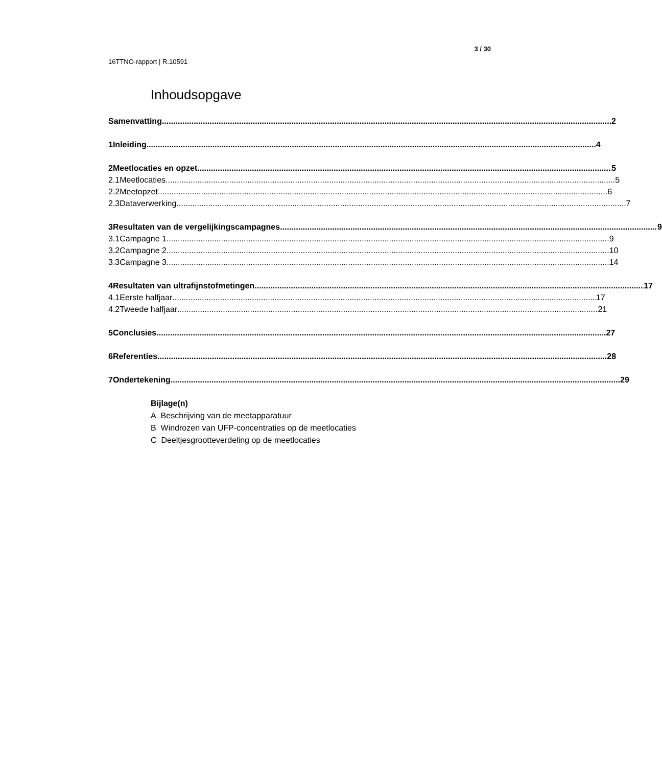3 / 30
16TTNO-rapport | R.10591
Inhoudsopgave
Samenvatting 2
1 Inleiding 4
2 Meetlocaties en opzet 5
2.1 Meetlocaties 5
2.2 Meetopzet 6
2.3 Dataverwerking 7
3 Resultaten van de vergelijkingscampagnes 9
3.1 Campagne 1 9
3.2 Campagne 2 10
3.3 Campagne 3 14
4 Resultaten van ultrafijnstofmetingen 17
4.1 Eerste halfjaar 17
4.2 Tweede halfjaar 21
5 Conclusies 27
6 Referenties 28
7 Ondertekening 29
Bijlage(n)
A Beschrijving van de meetapparatuur
B Windrozen van UFP-concentraties op de meetlocaties
C Deeltjesgrootteverdeling op de meetlocaties